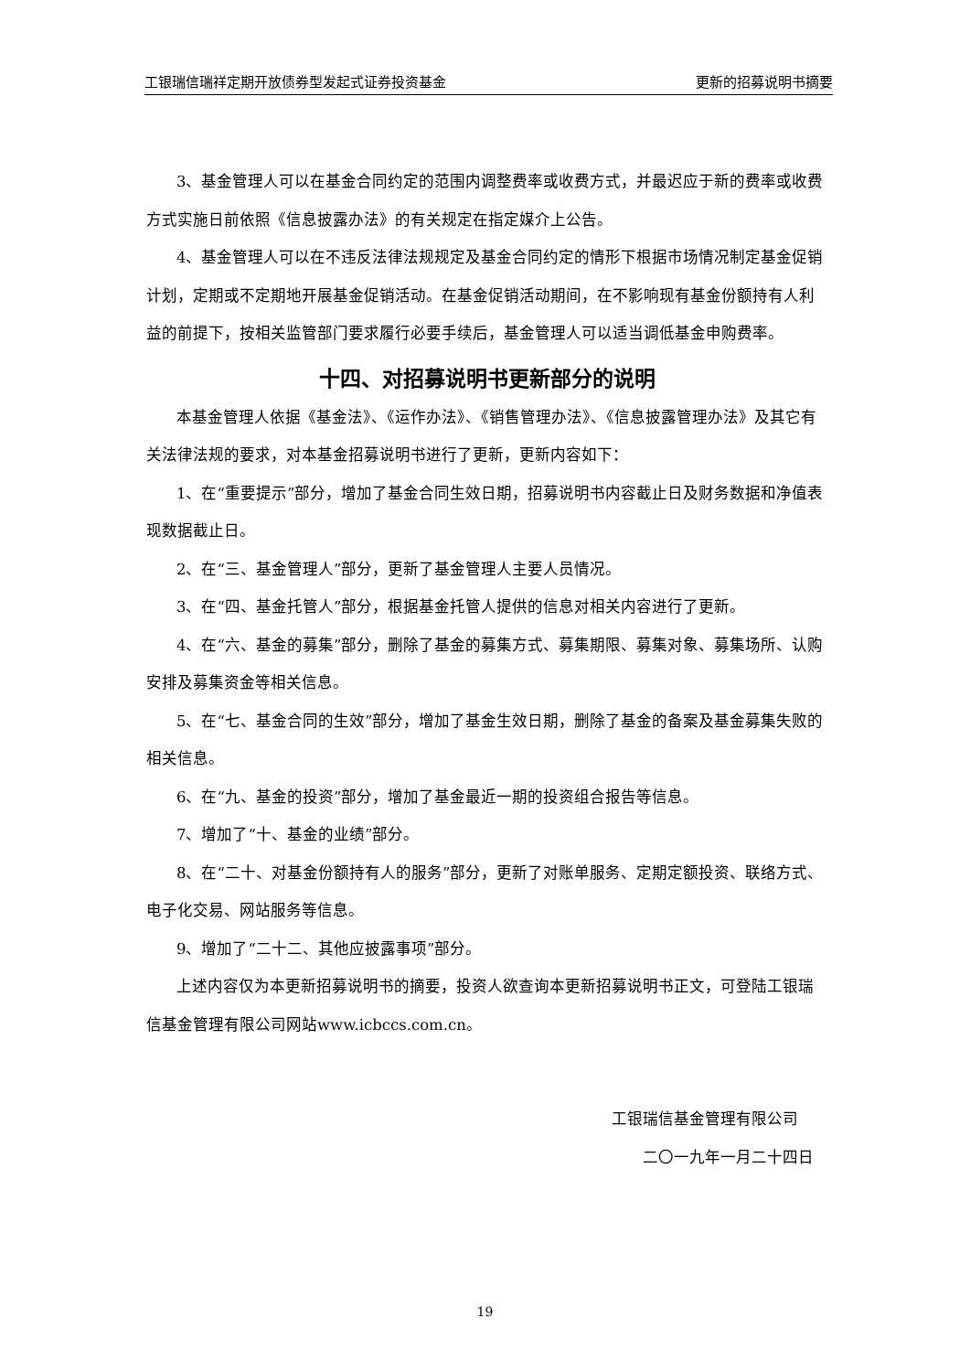工银瑞信瑞祥定期开放债券型发起式证券投资基金 更新的招募说明书摘要
3、基金管理人可以在基金合同约定的范围内调整费率或收费方式，并最迟应于新的费率或收费方式实施日前依照《信息披露办法》的有关规定在指定媒介上公告。
4、基金管理人可以在不违反法律法规规定及基金合同约定的情形下根据市场情况制定基金促销计划，定期或不定期地开展基金促销活动。在基金促销活动期间，在不影响现有基金份额持有人利益的前提下，按相关监管部门要求履行必要手续后，基金管理人可以适当调低基金申购费率。
十四、对招募说明书更新部分的说明
本基金管理人依据《基金法》、《运作办法》、《销售管理办法》、《信息披露管理办法》及其它有关法律法规的要求，对本基金招募说明书进行了更新，更新内容如下：
1、在“重要提示”部分，增加了基金合同生效日期，招募说明书内容截止日及财务数据和净值表现数据截止日。
2、在“三、基金管理人”部分，更新了基金管理人主要人员情况。
3、在“四、基金托管人”部分，根据基金托管人提供的信息对相关内容进行了更新。
4、在“六、基金的募集”部分，删除了基金的募集方式、募集期限、募集对象、募集场所、认购安排及募集资金等相关信息。
5、在“七、基金合同的生效”部分，增加了基金生效日期，删除了基金的备案及基金募集失败的相关信息。
6、在“九、基金的投资”部分，增加了基金最近一期的投资组合报告等信息。
7、增加了“十、基金的业绩”部分。
8、在“二十、对基金份额持有人的服务”部分，更新了对账单服务、定期定额投资、联络方式、电子化交易、网站服务等信息。
9、增加了“二十二、其他应披露事项”部分。
上述内容仅为本更新招募说明书的摘要，投资人欲查询本更新招募说明书正文，可登陆工银瑞信基金管理有限公司网站www.icbccs.com.cn。
工银瑞信基金管理有限公司  
二〇一九年一月二十四日 
19